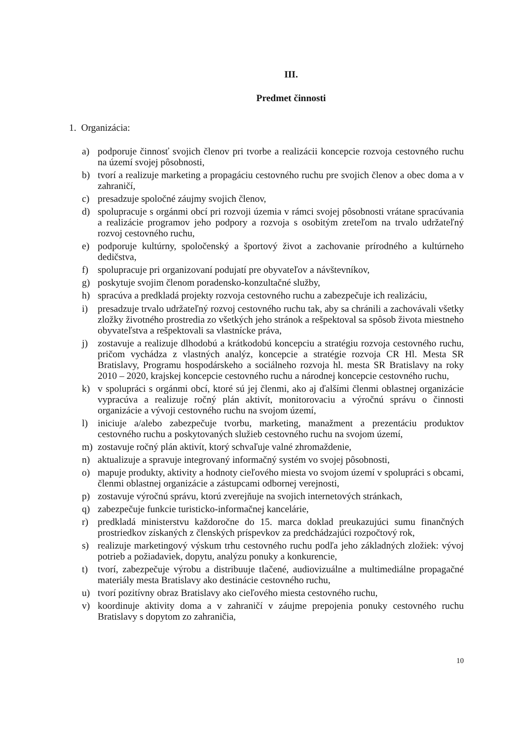III.
Predmet činnosti
1. Organizácia:
a) podporuje činnosť svojich členov pri tvorbe a realizácii koncepcie rozvoja cestovného ruchu na území svojej pôsobnosti,
b) tvorí a realizuje marketing a propagáciu cestovného ruchu pre svojich členov a obec doma a v zahraničí,
c) presadzuje spoločné záujmy svojich členov,
d) spolupracuje s orgánmi obcí pri rozvoji územia v rámci svojej pôsobnosti vrátane spracúvania a realizácie programov jeho podpory a rozvoja s osobitým zreteľom na trvalo udržateľný rozvoj cestovného ruchu,
e) podporuje kultúrny, spoločenský a športový život a zachovanie prírodného a kultúrneho dedičstva,
f) spolupracuje pri organizovaní podujatí pre obyvateľov a návštevníkov,
g) poskytuje svojim členom poradensko-konzultačné služby,
h) spracúva a predkladá projekty rozvoja cestovného ruchu a zabezpečuje ich realizáciu,
i) presadzuje trvalo udržateľný rozvoj cestovného ruchu tak, aby sa chránili a zachovávali všetky zložky životného prostredia zo všetkých jeho stránok a rešpektoval sa spôsob života miestneho obyvateľstva a rešpektovali sa vlastnícke práva,
j) zostavuje a realizuje dlhodobú a krátkodobú koncepciu a stratégiu rozvoja cestovného ruchu, pričom vychádza z vlastných analýz, koncepcie a stratégie rozvoja CR Hl. Mesta SR Bratislavy, Programu hospodárskeho a sociálneho rozvoja hl. mesta SR Bratislavy na roky 2010 – 2020, krajskej koncepcie cestovného ruchu a národnej koncepcie cestovného ruchu,
k) v spolupráci s orgánmi obcí, ktoré sú jej členmi, ako aj ďalšími členmi oblastnej organizácie vypracúva a realizuje ročný plán aktivít, monitorovaciu a výročnú správu o činnosti organizácie a vývoji cestovného ruchu na svojom území,
l) iniciuje a/alebo zabezpečuje tvorbu, marketing, manažment a prezentáciu produktov cestovného ruchu a poskytovaných služieb cestovného ruchu na svojom území,
m) zostavuje ročný plán aktivít, ktorý schvaľuje valné zhromaždenie,
n) aktualizuje a spravuje integrovaný informačný systém vo svojej pôsobnosti,
o) mapuje produkty, aktivity a hodnoty cieľového miesta vo svojom území v spolupráci s obcami, členmi oblastnej organizácie a zástupcami odbornej verejnosti,
p) zostavuje výročnú správu, ktorú zverejňuje na svojich internetových stránkach,
q) zabezpečuje funkcie turisticko-informačnej kancelárie,
r) predkladá ministerstvu každoročne do 15. marca doklad preukazujúci sumu finančných prostriedkov získaných z členských príspevkov za predchádzajúci rozpočtový rok,
s) realizuje marketingový výskum trhu cestovného ruchu podľa jeho základných zložiek: vývoj potrieb a požiadaviek, dopytu, analýzu ponuky a konkurencie,
t) tvorí, zabezpečuje výrobu a distribuuje tlačené, audiovizuálne a multimediálne propagačné materiály mesta Bratislavy ako destinácie cestovného ruchu,
u) tvorí pozitívny obraz Bratislavy ako cieľového miesta cestovného ruchu,
v) koordinuje aktivity doma a v zahraničí v záujme prepojenia ponuky cestovného ruchu Bratislavy s dopytom zo zahraničia,
10